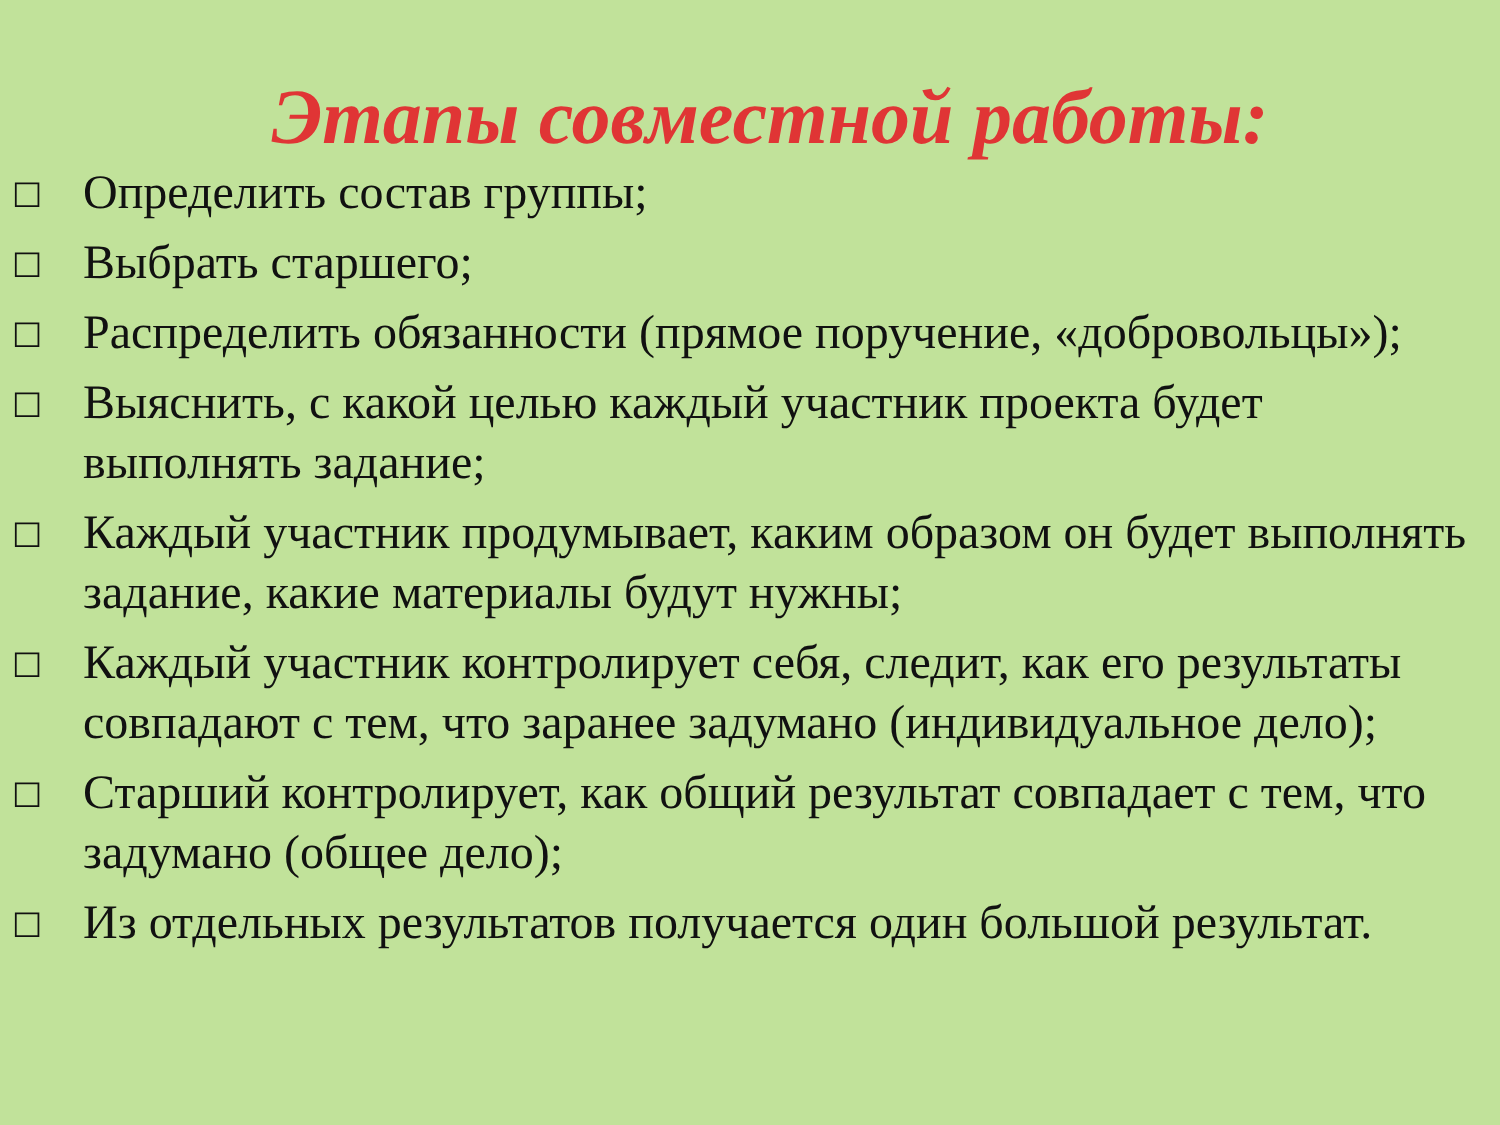Этапы совместной работы:
□ Определить состав группы;
□ Выбрать старшего;
□ Распределить обязанности (прямое поручение, «добровольцы»);
□ Выяснить, с какой целью каждый участник проекта будет выполнять задание;
□ Каждый участник продумывает, каким образом он будет выполнять задание, какие материалы будут нужны;
□ Каждый участник контролирует себя, следит, как его результаты совпадают с тем, что заранее задумано (индивидуальное дело);
□ Старший контролирует, как общий результат совпадает с тем, что задумано (общее дело);
□ Из отдельных результатов получается один большой результат.